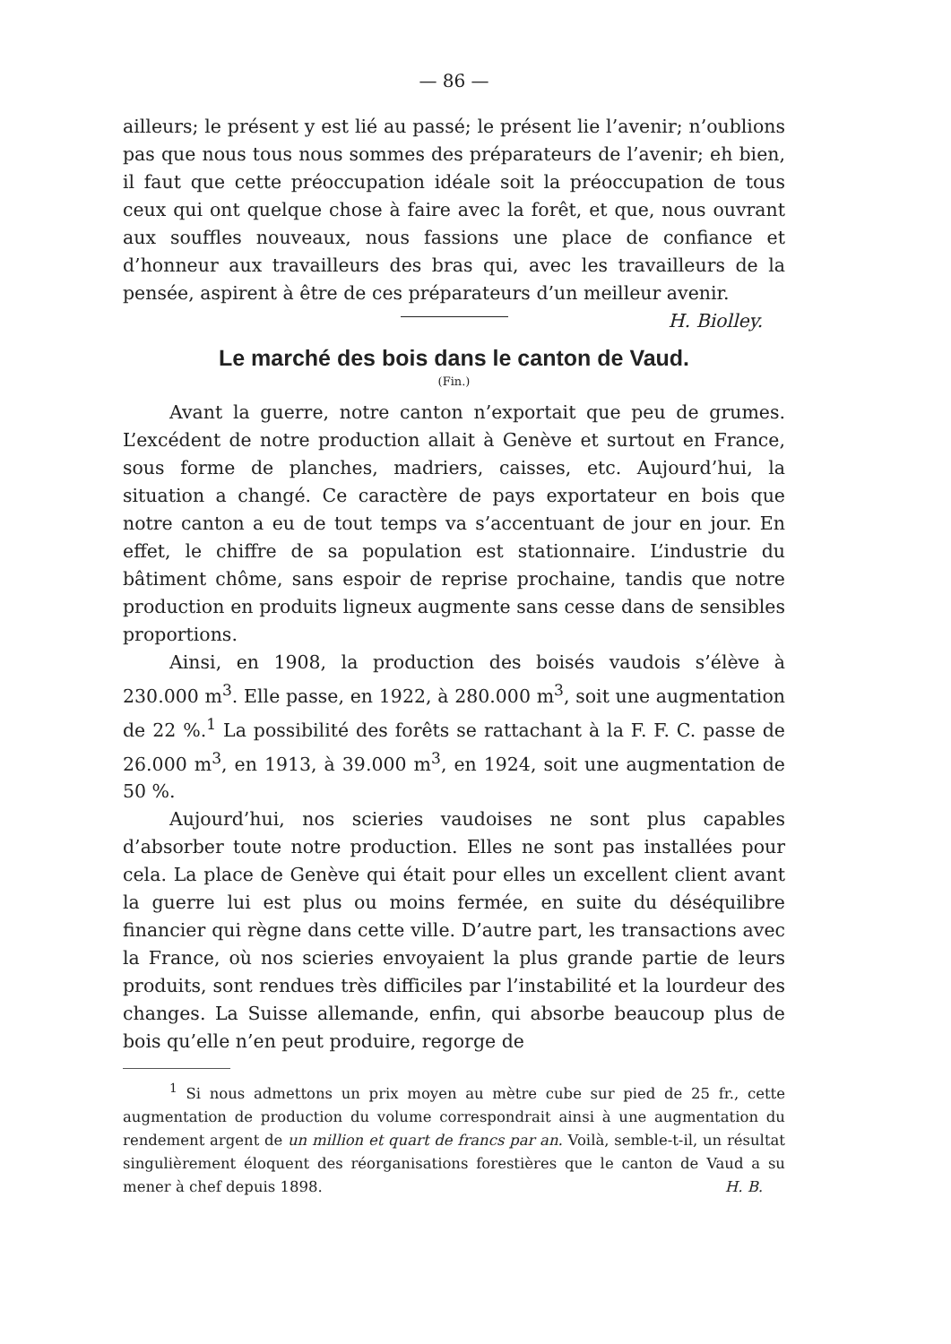— 86 —
ailleurs; le présent y est lié au passé; le présent lie l’avenir; n’oublions pas que nous tous nous sommes des préparateurs de l’avenir; eh bien, il faut que cette préoccupation idéale soit la préoccupation de tous ceux qui ont quelque chose à faire avec la forêt, et que, nous ouvrant aux souffles nouveaux, nous fassions une place de confiance et d’honneur aux travailleurs des bras qui, avec les travailleurs de la pensée, aspirent à être de ces préparateurs d’un meilleur avenir. H. Biolley.
Le marché des bois dans le canton de Vaud.
(Fin.)
Avant la guerre, notre canton n’exportait que peu de grumes. L’excédent de notre production allait à Genève et surtout en France, sous forme de planches, madriers, caisses, etc. Aujourd’hui, la situation a changé. Ce caractère de pays exportateur en bois que notre canton a eu de tout temps va s’accentuant de jour en jour. En effet, le chiffre de sa population est stationnaire. L’industrie du bâtiment chôme, sans espoir de reprise prochaine, tandis que notre production en produits ligneux augmente sans cesse dans de sensibles proportions.
Ainsi, en 1908, la production des boisés vaudois s’élève à 230.000 m<sup>3</sup>. Elle passe, en 1922, à 280.000 m<sup>3</sup>, soit une augmentation de 22 %.<sup>1</sup> La possibilité des forêts se rattachant à la F. F. C. passe de 26.000 m<sup>3</sup>, en 1913, à 39.000 m<sup>3</sup>, en 1924, soit une augmentation de 50 %.
Aujourd’hui, nos scieries vaudoises ne sont plus capables d’absorber toute notre production. Elles ne sont pas installées pour cela. La place de Genève qui était pour elles un excellent client avant la guerre lui est plus ou moins fermée, en suite du déséquilibre financier qui règne dans cette ville. D’autre part, les transactions avec la France, où nos scieries envoyaient la plus grande partie de leurs produits, sont rendues très difficiles par l’instabilité et la lourdeur des changes. La Suisse allemande, enfin, qui absorbe beaucoup plus de bois qu’elle n’en peut produire, regorge de
<sup>1</sup> Si nous admettons un prix moyen au mètre cube sur pied de 25 fr., cette augmentation de production du volume correspondrait ainsi à une augmentation du rendement argent de un million et quart de francs par an. Voilà, semble-t-il, un résultat singulièrement éloquent des réorganisations forestières que le canton de Vaud a su mener à chef depuis 1898. H. B.